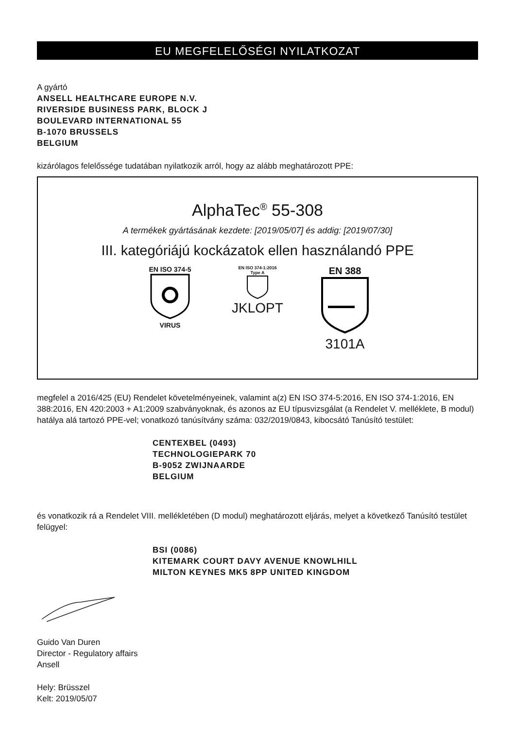EU MEGFELELŐSÉGI NYILATKOZAT
A gyártó
ANSELL HEALTHCARE EUROPE N.V.
RIVERSIDE BUSINESS PARK, BLOCK J
BOULEVARD INTERNATIONAL 55
B-1070 BRUSSELS
BELGIUM
kizárólagos felelőssége tudatában nyilatkozik arról, hogy az alább meghatározott PPE:
AlphaTec<sup>®</sup> 55-308
A termékek gyártásának kezdete: [2019/05/07] és addig: [2019/07/30]
III. kategóriájú kockázatok ellen használandó PPE
EN ISO 374-5
VIRUS
EN ISO 374-1:2016
Type A
JKLOPT
EN 388
3101A
megfelel a 2016/425 (EU) Rendelet követelményeinek, valamint a(z) EN ISO 374-5:2016, EN ISO 374-1:2016, EN 388:2016, EN 420:2003 + A1:2009 szabványoknak, és azonos az EU típusvizsgálat (a Rendelet V. melléklete, B modul) hatálya alá tartozó PPE-vel; vonatkozó tanúsítvány száma: 032/2019/0843, kibocsátó Tanúsító testület:
CENTEXBEL (0493)
TECHNOLOGIEPARK 70
B-9052 ZWIJNAARDE
BELGIUM
és vonatkozik rá a Rendelet VIII. mellékletében (D modul) meghatározott eljárás, melyet a következő Tanúsító testület felügyel:
BSI (0086)
KITEMARK COURT DAVY AVENUE KNOWLHILL
MILTON KEYNES MK5 8PP UNITED KINGDOM
Guido Van Duren
Director - Regulatory affairs
Ansell
Hely: Brüsszel
Kelt: 2019/05/07